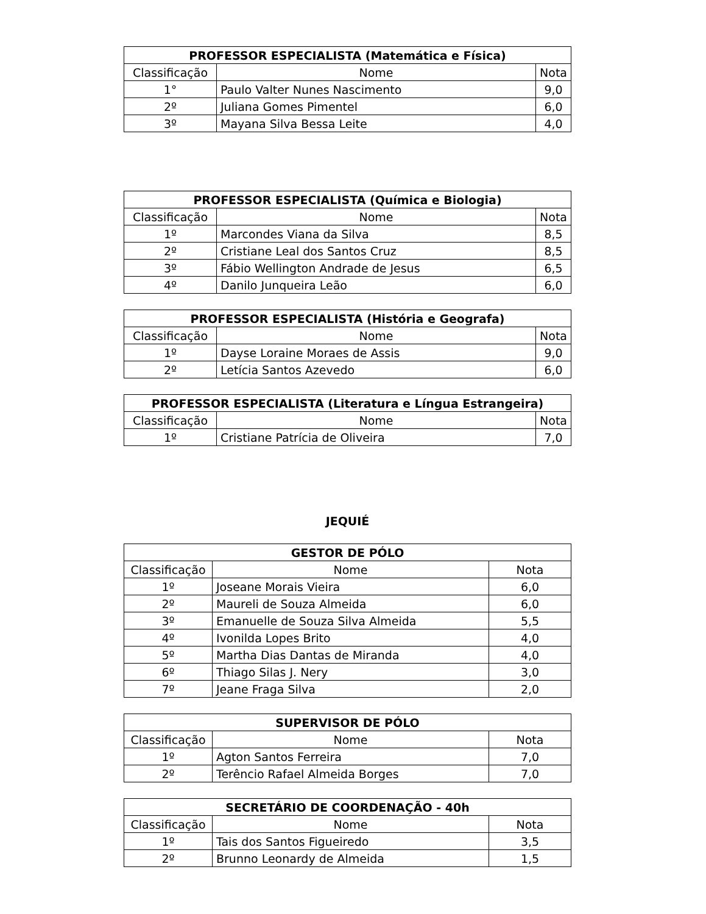| PROFESSOR ESPECIALISTA (Matemática e Física) | | |
| --- | --- | --- |
| Classificação | Nome | Nota |
| 1° | Paulo Valter Nunes Nascimento | 9,0 |
| 2º | Juliana Gomes Pimentel | 6,0 |
| 3º | Mayana Silva Bessa Leite | 4,0 |
| PROFESSOR ESPECIALISTA (Química e Biologia) | | |
| --- | --- | --- |
| Classificação | Nome | Nota |
| 1º | Marcondes Viana da Silva | 8,5 |
| 2º | Cristiane Leal dos Santos Cruz | 8,5 |
| 3º | Fábio Wellington Andrade de Jesus | 6,5 |
| 4º | Danilo Junqueira Leão | 6,0 |
| PROFESSOR ESPECIALISTA (História e Geografa) | | |
| --- | --- | --- |
| Classificação | Nome | Nota |
| 1º | Dayse Loraine Moraes de Assis | 9,0 |
| 2º | Letícia Santos Azevedo | 6,0 |
| PROFESSOR ESPECIALISTA (Literatura e Língua Estrangeira) | | |
| --- | --- | --- |
| Classificação | Nome | Nota |
| 1º | Cristiane Patrícia de Oliveira | 7,0 |
JEQUIÉ
| GESTOR DE PÓLO | | |
| --- | --- | --- |
| Classificação | Nome | Nota |
| 1º | Joseane Morais Vieira | 6,0 |
| 2º | Maureli de Souza Almeida | 6,0 |
| 3º | Emanuelle de Souza Silva Almeida | 5,5 |
| 4º | Ivonilda Lopes Brito | 4,0 |
| 5º | Martha Dias Dantas de Miranda | 4,0 |
| 6º | Thiago Silas J. Nery | 3,0 |
| 7º | Jeane Fraga Silva | 2,0 |
| SUPERVISOR DE PÓLO | | |
| --- | --- | --- |
| Classificação | Nome | Nota |
| 1º | Agton Santos Ferreira | 7,0 |
| 2º | Terêncio Rafael Almeida Borges | 7,0 |
| SECRETÁRIO DE COORDENAÇÃO - 40h | | |
| --- | --- | --- |
| Classificação | Nome | Nota |
| 1º | Tais dos Santos Figueiredo | 3,5 |
| 2º | Brunno Leonardy de Almeida | 1,5 |